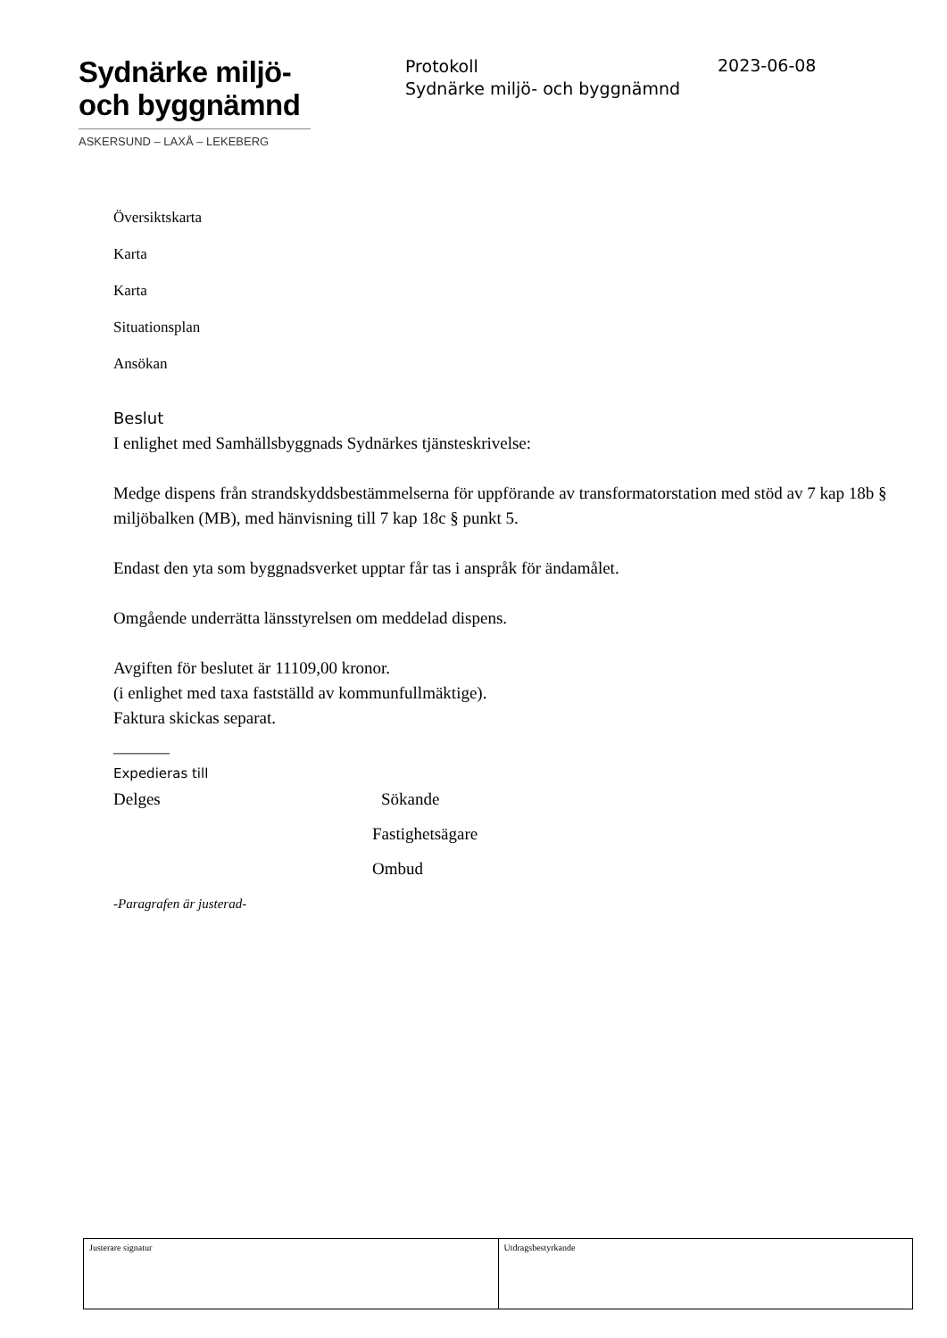Sydnärke miljö-
och byggnämnd
ASKERSUND – LAXÅ – LEKEBERG
Protokoll
Sydnärke miljö- och byggnämnd
2023-06-08
Översiktskarta
Karta
Karta
Situationsplan
Ansökan
Beslut
I enlighet med Samhällsbyggnads Sydnärkes tjänsteskrivelse:
Medge dispens från strandskyddsbestämmelserna för uppförande av transformatorstation med stöd av 7 kap 18b § miljöbalken (MB), med hänvisning till 7 kap 18c § punkt 5.
Endast den yta som byggnadsverket upptar får tas i anspråk för ändamålet.
Omgående underrätta länsstyrelsen om meddelad dispens.
Avgiften för beslutet är 11109,00 kronor.
(i enlighet med taxa fastställd av kommunfullmäktige).
Faktura skickas separat.
_______
Expedieras till
Delges Sökande
Fastighetsägare
Ombud
-Paragrafen är justerad-
| Justerare signatur | Utdragsbestyrkande |